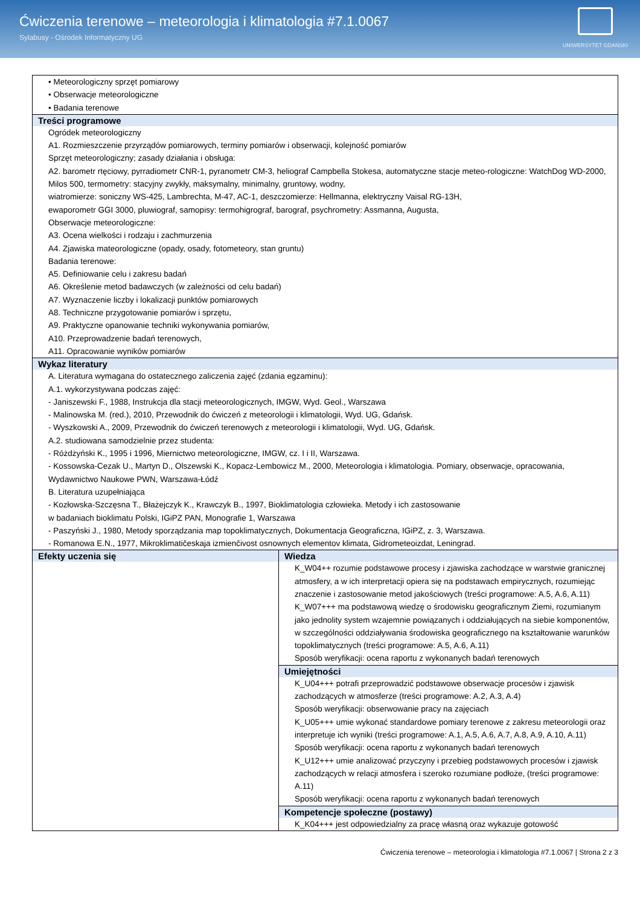Ćwiczenia terenowe – meteorologia i klimatologia #7.1.0067
Sylabusy - Ośrodek Informatyczny UG
UNIWERSYTET GDAŃSKI
| • Meteorologiczny sprzęt pomiarowy • Obserwacje meteorologiczne • Badania terenowe | |
| Treści programowe Ogródek meteorologiczny A1. Rozmieszczenie przyrządów pomiarowych, terminy pomiarów i obserwacji, kolejność pomiarów Sprzęt meteorologiczny; zasady działania i obsługa: A2. barometr rtęciowy, pyrradiometr CNR-1, pyranometr CM-3, heliograf Campbella Stokesa, automatyczne stacje meteo-rologiczne: WatchDog WD-2000, Milos 500, termometry: stacyjny zwykły, maksymalny, minimalny, gruntowy, wodny, wiatromierze: soniczny WS-425, Lambrechta, M-47, AC-1, deszczomierze: Hellmanna, elektryczny Vaisal RG-13H, ewaporometr GGI 3000, pluwiograf, samopisy: termohigrograf, barograf, psychrometry: Assmanna, Augusta, Obserwacje meteorologiczne: A3. Ocena wielkości i rodzaju i zachmurzenia A4. Zjawiska mateorologiczne (opady, osady, fotometeory, stan gruntu) Badania terenowe: A5. Definiowanie celu i zakresu badań A6. Określenie metod badawczych (w zależności od celu badań) A7. Wyznaczenie liczby i lokalizacji punktów pomiarowych A8. Techniczne przygotowanie pomiarów i sprzętu, A9. Praktyczne opanowanie techniki wykonywania pomiarów, A10. Przeprowadzenie badań terenowych, A11. Opracowanie wyników pomiarów | |
| Wykaz literatury A. Literatura wymagana do ostatecznego zaliczenia zajęć (zdania egzaminu): A.1. wykorzystywana podczas zajęć: - Janiszewski F., 1988, Instrukcja dla stacji meteorologicznych, IMGW, Wyd. Geol., Warszawa - Malinowska M. (red.), 2010, Przewodnik do ćwiczeń z meteorologii i klimatologii, Wyd. UG, Gdańsk. - Wyszkowski A., 2009, Przewodnik do ćwiczeń terenowych z meteorologii i klimatologii, Wyd. UG, Gdańsk. A.2. studiowana samodzielnie przez studenta: - Różdżyński K., 1995 i 1996, Miernictwo meteorologiczne, IMGW, cz. I i II, Warszawa. - Kossowska-Cezak U., Martyn D., Olszewski K., Kopacz-Lembowicz M., 2000, Meteorologia i klimatologia. Pomiary, obserwacje, opracowania, Wydawnictwo Naukowe PWN, Warszawa-Łódź B. Literatura uzupełniająca - Kozłowska-Szczęsna T., Błażejczyk K., Krawczyk B., 1997, Bioklimatologia człowieka. Metody i ich zastosowanie w badaniach bioklimatu Polski, IGiPZ PAN, Monografie 1, Warszawa - Paszyński J., 1980, Metody sporządzania map topoklimatycznych, Dokumentacja Geograficzna, IGiPZ, z. 3, Warszawa. - Romanowa E.N., 1977, Mikroklimatičeskaja izmienčivost osnownych elementov klimata, Gidrometeoizdat, Leningrad. | |
| Efekty uczenia się | Wiedza K_W04++ rozumie podstawowe procesy i zjawiska zachodzące w warstwie granicznej atmosfery, a w ich interpretacji opiera się na podstawach empirycznych, rozumiejąc znaczenie i zastosowanie metod jakościowych (treści programowe: A.5, A.6, A.11) K_W07+++ ma podstawową wiedzę o środowisku geograficznym Ziemi, rozumianym jako jednolity system wzajemnie powiązanych i oddziałujących na siebie komponentów, w szczególności oddziaływania środowiska geograficznego na kształtowanie warunków topoklimatycznych (treści programowe: A.5, A.6, A.11) Sposób weryfikacji: ocena raportu z wykonanych badań terenowych |
| | Umiejętności K_U04+++ potrafi przeprowadzić podstawowe obserwacje procesów i zjawisk zachodzących w atmosferze (treści programowe: A.2, A.3, A.4) Sposób weryfikacji: obserwowanie pracy na zajęciach K_U05+++ umie wykonać standardowe pomiary terenowe z zakresu meteorologii oraz interpretuje ich wyniki (treści programowe: A.1, A.5, A.6, A.7, A.8, A.9, A.10, A.11) Sposób weryfikacji: ocena raportu z wykonanych badań terenowych K_U12+++ umie analizować przyczyny i przebieg podstawowych procesów i zjawisk zachodzących w relacji atmosfera i szeroko rozumiane podłoże, (treści programowe: A.11) Sposób weryfikacji: ocena raportu z wykonanych badań terenowych |
| | Kompetencje społeczne (postawy) K_K04+++ jest odpowiedzialny za pracę własną oraz wykazuje gotowość |
Ćwiczenia terenowe – meteorologia i klimatologia #7.1.0067 | Strona 2 z 3